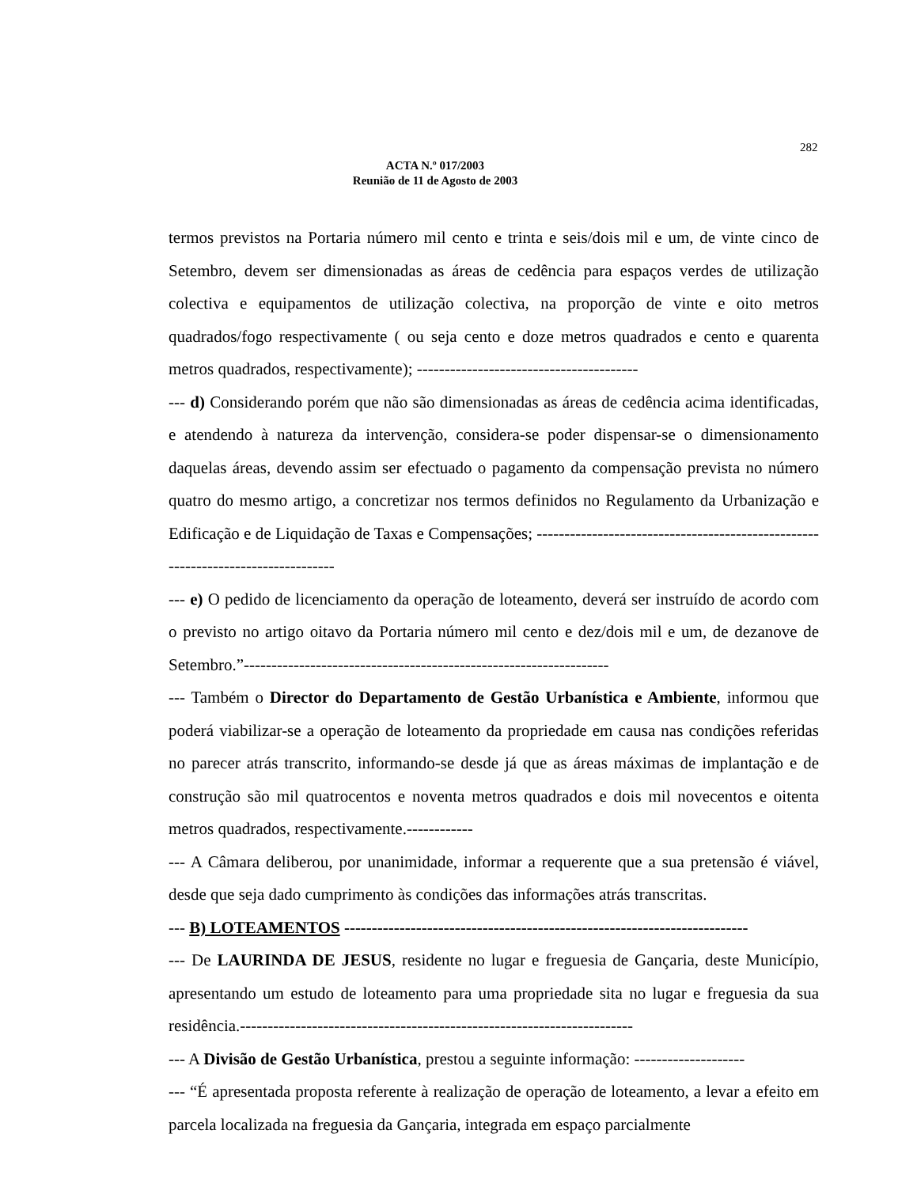282
ACTA N.º 017/2003
Reunião de 11 de Agosto de 2003
termos previstos na Portaria número mil cento e trinta e seis/dois mil e um, de vinte cinco de Setembro, devem ser dimensionadas as áreas de cedência para espaços verdes de utilização colectiva e equipamentos de utilização colectiva, na proporção de vinte e oito metros quadrados/fogo respectivamente ( ou seja cento e doze metros quadrados e cento e quarenta metros quadrados, respectivamente); ----------------------------------------
--- d) Considerando porém que não são dimensionadas as áreas de cedência acima identificadas, e atendendo à natureza da intervenção, considera-se poder dispensar-se o dimensionamento daquelas áreas, devendo assim ser efectuado o pagamento da compensação prevista no número quatro do mesmo artigo, a concretizar nos termos definidos no Regulamento da Urbanização e Edificação e de Liquidação de Taxas e Compensações; ---------------------------------------------------------------------------------
--- e) O pedido de licenciamento da operação de loteamento, deverá ser instruído de acordo com o previsto no artigo oitavo da Portaria número mil cento e dez/dois mil e um, de dezanove de Setembro.”------------------------------------------------------------------
--- Também o Director do Departamento de Gestão Urbanística e Ambiente, informou que poderá viabilizar-se a operação de loteamento da propriedade em causa nas condições referidas no parecer atrás transcrito, informando-se desde já que as áreas máximas de implantação e de construção são mil quatrocentos e noventa metros quadrados e dois mil novecentos e oitenta metros quadrados, respectivamente.------------
--- A Câmara deliberou, por unanimidade, informar a requerente que a sua pretensão é viável, desde que seja dado cumprimento às condições das informações atrás transcritas.
--- B) LOTEAMENTOS -------------------------------------------------------------------------
--- De LAURINDA DE JESUS, residente no lugar e freguesia de Gançaria, deste Município, apresentando um estudo de loteamento para uma propriedade sita no lugar e freguesia da sua residência.-----------------------------------------------------------------------
--- A Divisão de Gestão Urbanística, prestou a seguinte informação: --------------------
--- “É apresentada proposta referente à realização de operação de loteamento, a levar a efeito em parcela localizada na freguesia da Gançaria, integrada em espaço parcialmente